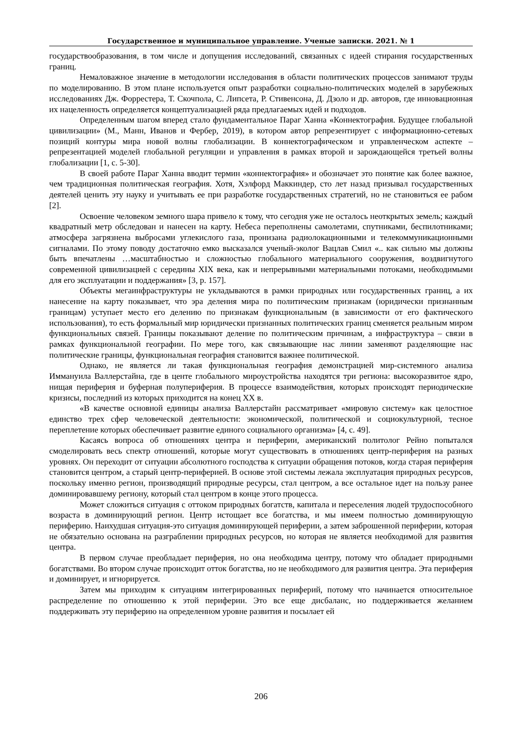Государственное и муниципальное управление. Ученые записки. 2021. № 1
государствообразования, в том числе и допущения исследований, связанных с идеей стирания государственных границ.
Немаловажное значение в методологии исследования в области политических процессов занимают труды по моделированию. В этом плане используется опыт разработки социально-политических моделей в зарубежных исследованиях Дж. Форрестера, Т. Скочпола, С. Липсета, Р. Стивенсона, Д. Дзоло и др. авторов, где инновационная их нацеленность определяется концептуализацией ряда предлагаемых идей и подходов.
Определенным шагом вперед стало фундаментальное Параг Ханна «Коннектография. Будущее глобальной цивилизации» (М., Манн, Иванов и Фербер, 2019), в котором автор репрезентирует с информационно-сетевых позиций контуры мира новой волны глобализации. В коннектографическом и управленческом аспекте – репрезентацией моделей глобальной регуляции и управления в рамках второй и зарождающейся третьей волны глобализации [1, с. 5-30].
В своей работе Параг Ханна вводит термин «коннектография» и обозначает это понятие как более важное, чем традиционная политическая география. Хотя, Хэлфорд Маккиндер, сто лет назад призывал государственных деятелей ценить эту науку и учитывать ее при разработке государственных стратегий, но не становиться ее рабом [2].
Освоение человеком земного шара привело к тому, что сегодня уже не осталось неоткрытых земель; каждый квадратный метр обследован и нанесен на карту. Небеса переполнены самолетами, спутниками, беспилотниками; атмосфера загрязнена выбросами углекислого газа, пронизана радиолокационными и телекоммуникационными сигналами. По этому поводу достаточно емко высказался ученый-эколог Вацлав Смил «.. как сильно мы должны быть впечатлены …масштабностью и сложностью глобального материального сооружения, воздвигнутого современной цивилизацией с середины XIX века, как и непрерывными материальными потоками, необходимыми для его эксплуатации и поддержания» [3, p. 157].
Объекты мегаинфраструктуры не укладываются в рамки природных или государственных границ, а их нанесение на карту показывает, что эра деления мира по политическим признакам (юридически признанным границам) уступает место его делению по признакам функциональным (в зависимости от его фактического использования), то есть формальный мир юридически признанных политических границ сменяется реальным миром функциональных связей. Границы показывают деление по политическим причинам, а инфраструктура – связи в рамках функциональной географии. По мере того, как связывающие нас линии заменяют разделяющие нас политические границы, функциональная география становится важнее политической.
Однако, не является ли такая функциональная география демонстрацией мир-системного анализа Иммануила Валлерстайна, где в центе глобального мироустройства находятся три региона: высокоразвитое ядро, нищая периферия и буферная полупериферия. В процессе взаимодействия, которых происходят периодические кризисы, последний из которых приходится на конец XX в.
«В качестве основной единицы анализа Валлерстайн рассматривает «мировую систему» как целостное единство трех сфер человеческой деятельности: экономической, политической и социокультурной, тесное переплетение которых обеспечивает развитие единого социального организма» [4, с. 49].
Касаясь вопроса об отношениях центра и периферии, американский политолог Рейно попытался смоделировать весь спектр отношений, которые могут существовать в отношениях центр-периферия на разных уровнях. Он переходит от ситуации абсолютного господства к ситуации обращения потоков, когда старая периферия становится центром, а старый центр-периферией. В основе этой системы лежала эксплуатация природных ресурсов, поскольку именно регион, производящий природные ресурсы, стал центром, а все остальное идет на пользу ранее доминировавшему региону, который стал центром в конце этого процесса.
Может сложиться ситуация с оттоком природных богатств, капитала и переселения людей трудоспособного возраста в доминирующий регион. Центр истощает все богатства, и мы имеем полностью доминирующую периферию. Наихудшая ситуация-это ситуация доминирующей периферии, а затем заброшенной периферии, которая не обязательно основана на разграблении природных ресурсов, но которая не является необходимой для развития центра.
В первом случае преобладает периферия, но она необходима центру, потому что обладает природными богатствами. Во втором случае происходит отток богатства, но не необходимого для развития центра. Эта периферия и доминирует, и игнорируется.
Затем мы приходим к ситуациям интегрированных периферий, потому что начинается относительное распределение по отношению к этой периферии. Это все еще дисбаланс, но поддерживается желанием поддерживать эту периферию на определенном уровне развития и посылает ей
206